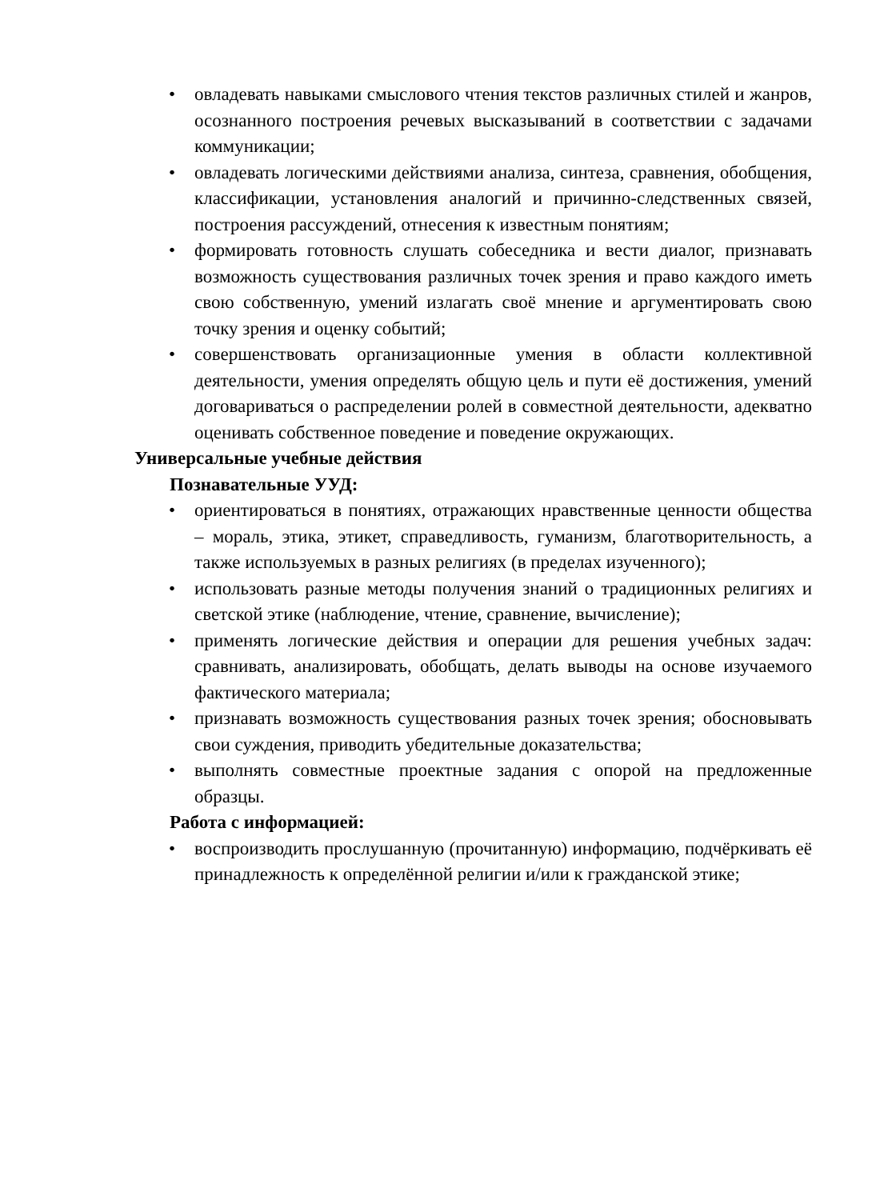• овладевать навыками смыслового чтения текстов различных стилей и жанров, осознанного построения речевых высказываний в соответствии с задачами коммуникации;
• овладевать логическими действиями анализа, синтеза, сравнения, обобщения, классификации, установления аналогий и причинно-следственных связей, построения рассуждений, отнесения к известным понятиям;
• формировать готовность слушать собеседника и вести диалог, признавать возможность существования различных точек зрения и право каждого иметь свою собственную, умений излагать своё мнение и аргументировать свою точку зрения и оценку событий;
• совершенствовать организационные умения в области коллективной деятельности, умения определять общую цель и пути её достижения, умений договариваться о распределении ролей в совместной деятельности, адекватно оценивать собственное поведение и поведение окружающих.
Универсальные учебные действия
Познавательные УУД:
• ориентироваться в понятиях, отражающих нравственные ценности общества – мораль, этика, этикет, справедливость, гуманизм, благотворительность, а также используемых в разных религиях (в пределах изученного);
• использовать разные методы получения знаний о традиционных религиях и светской этике (наблюдение, чтение, сравнение, вычисление);
• применять логические действия и операции для решения учебных задач: сравнивать, анализировать, обобщать, делать выводы на основе изучаемого фактического материала;
• признавать возможность существования разных точек зрения; обосновывать свои суждения, приводить убедительные доказательства;
• выполнять совместные проектные задания с опорой на предложенные образцы.
Работа с информацией:
• воспроизводить прослушанную (прочитанную) информацию, подчёркивать её принадлежность к определённой религии и/или к гражданской этике;